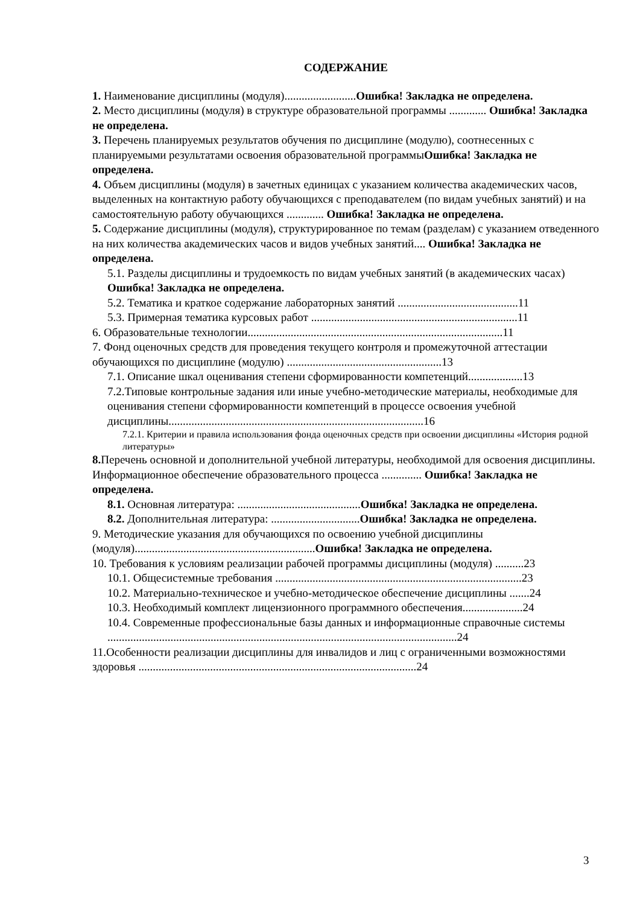СОДЕРЖАНИЕ
1. Наименование дисциплины (модуля).........................Ошибка! Закладка не определена.
2. Место дисциплины (модуля) в структуре образовательной программы ............. Ошибка! Закладка не определена.
3. Перечень планируемых результатов обучения по дисциплине (модулю), соотнесенных с планируемыми результатами освоения образовательной программыОшибка! Закладка не определена.
4. Объем дисциплины (модуля) в зачетных единицах с указанием количества академических часов, выделенных на контактную работу обучающихся с преподавателем (по видам учебных занятий) и на самостоятельную работу обучающихся ............. Ошибка! Закладка не определена.
5. Содержание дисциплины (модуля), структурированное по темам (разделам) с указанием отведенного на них количества академических часов и видов учебных занятий.... Ошибка! Закладка не определена.
5.1. Разделы дисциплины и трудоемкость по видам учебных занятий (в академических часах)
Ошибка! Закладка не определена.
5.2. Тематика и краткое содержание лабораторных занятий ..........................................11
5.3. Примерная тематика курсовых работ ........................................................................11
6. Образовательные технологии.........................................................................................11
7. Фонд оценочных средств для проведения текущего контроля и промежуточной аттестации обучающихся по дисциплине (модулю) ......................................................13
7.1. Описание шкал оценивания степени сформированности компетенций...................13
7.2.Типовые контрольные задания или иные учебно-методические материалы, необходимые для оценивания степени сформированности компетенций в процессе освоения учебной дисциплины.........................................................................................16
7.2.1. Критерии и правила использования фонда оценочных средств при освоении дисциплины «История родной литературы»
8. Перечень основной и дополнительной учебной литературы, необходимой для освоения дисциплины. Информационное обеспечение образовательного процесса .............. Ошибка! Закладка не определена.
8.1. Основная литература: ...........................................Ошибка! Закладка не определена.
8.2. Дополнительная литература: ...............................Ошибка! Закладка не определена.
9. Методические указания для обучающихся по освоению учебной дисциплины (модуля)...............................................................Ошибка! Закладка не определена.
10. Требования к условиям реализации рабочей программы дисциплины (модуля) ..........23
10.1. Общесистемные требования ......................................................................................23
10.2. Материально-техническое и учебно-методическое обеспечение дисциплины .......24
10.3. Необходимый комплект лицензионного программного обеспечения.....................24
10.4. Современные профессиональные базы данных и информационные справочные системы ..........................................................................................................................24
11.Особенности реализации дисциплины для инвалидов и лиц с ограниченными возможностями здоровья .................................................................................................24
3